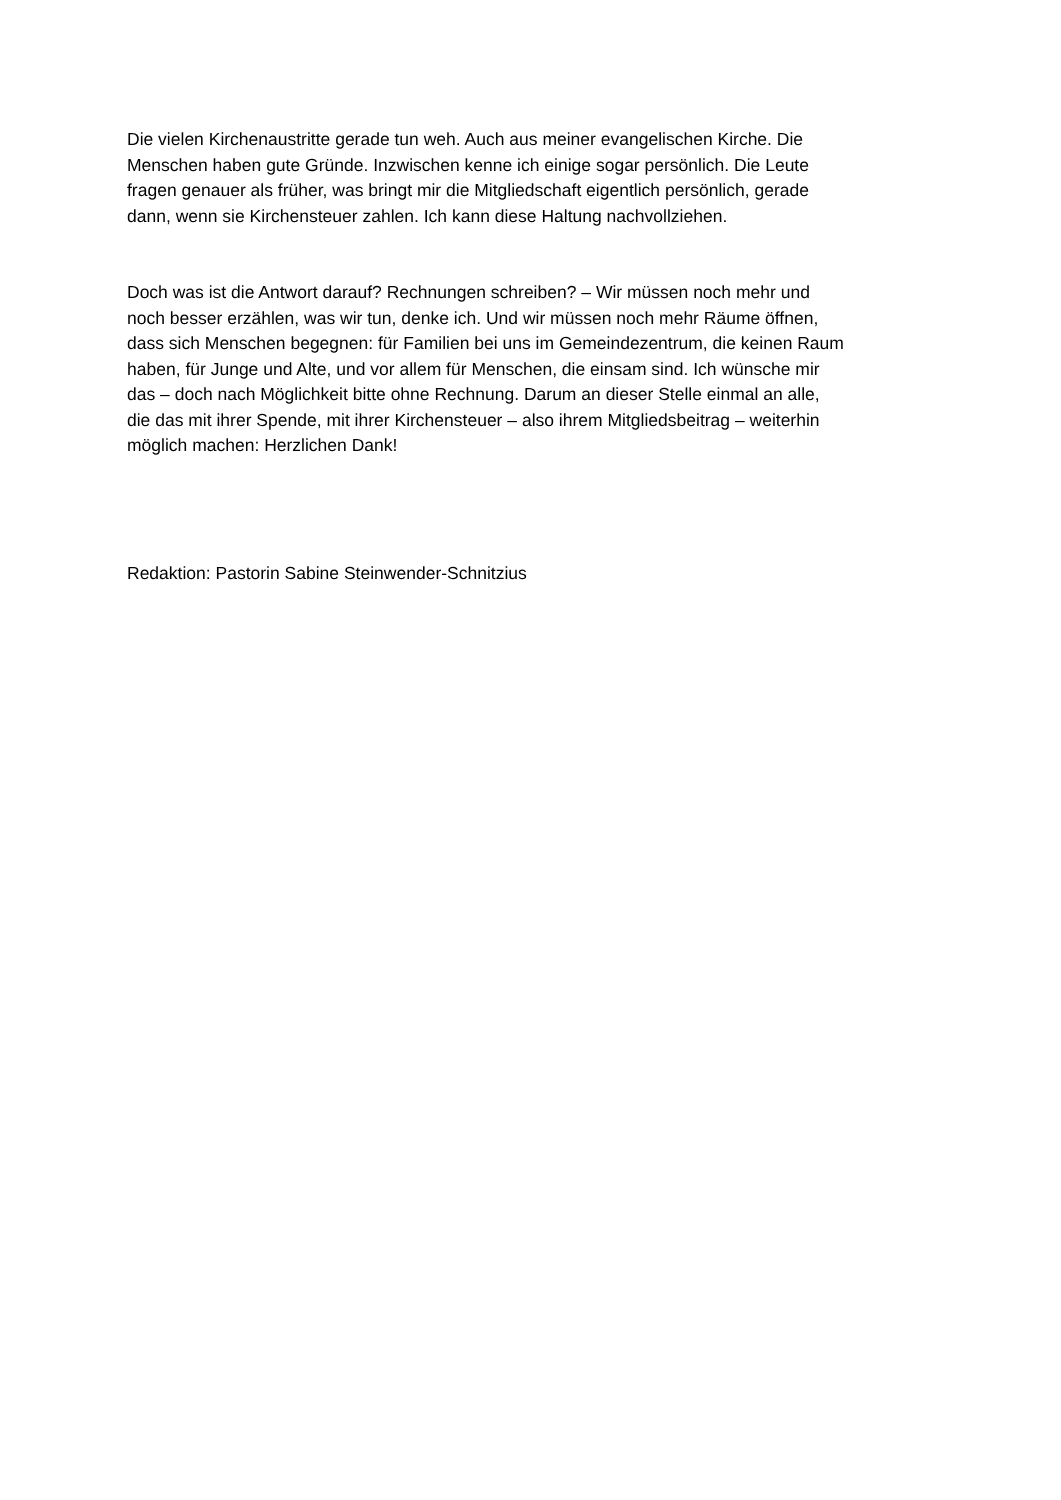Die vielen Kirchenaustritte gerade tun weh. Auch aus meiner evangelischen Kirche. Die
Menschen haben gute Gründe. Inzwischen kenne ich einige sogar persönlich. Die Leute
fragen genauer als früher, was bringt mir die Mitgliedschaft eigentlich persönlich, gerade
dann, wenn sie Kirchensteuer zahlen. Ich kann diese Haltung nachvollziehen.
Doch was ist die Antwort darauf? Rechnungen schreiben? – Wir müssen noch mehr und
noch besser erzählen, was wir tun, denke ich. Und wir müssen noch mehr Räume öffnen,
dass sich Menschen begegnen: für Familien bei uns im Gemeindezentrum, die keinen Raum
haben, für Junge und Alte, und vor allem für Menschen, die einsam sind. Ich wünsche mir
das – doch nach Möglichkeit bitte ohne Rechnung. Darum an dieser Stelle einmal an alle,
die das mit ihrer Spende, mit ihrer Kirchensteuer – also ihrem Mitgliedsbeitrag – weiterhin
möglich machen: Herzlichen Dank!
Redaktion: Pastorin Sabine Steinwender-Schnitzius